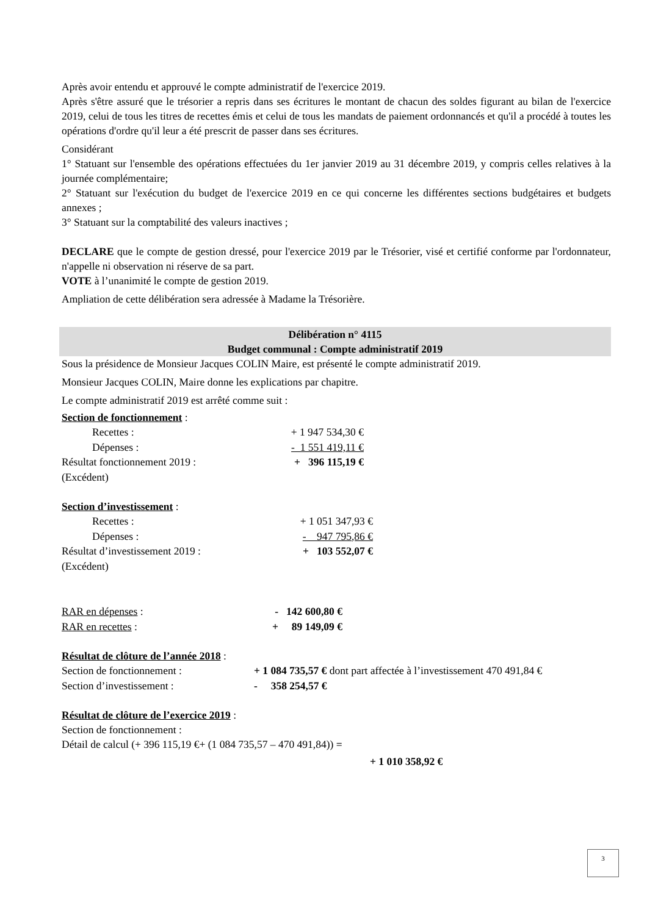Après avoir entendu et approuvé le compte administratif de l'exercice 2019.
Après s'être assuré que le trésorier a repris dans ses écritures le montant de chacun des soldes figurant au bilan de l'exercice 2019, celui de tous les titres de recettes émis et celui de tous les mandats de paiement ordonnancés et qu'il a procédé à toutes les opérations d'ordre qu'il leur a été prescrit de passer dans ses écritures.
Considérant
1° Statuant sur l'ensemble des opérations effectuées du 1er janvier 2019 au 31 décembre 2019, y compris celles relatives à la journée complémentaire;
2° Statuant sur l'exécution du budget de l'exercice 2019 en ce qui concerne les différentes sections budgétaires et budgets annexes ;
3° Statuant sur la comptabilité des valeurs inactives ;
DECLARE que le compte de gestion dressé, pour l'exercice 2019 par le Trésorier, visé et certifié conforme par l'ordonnateur, n'appelle ni observation ni réserve de sa part.
VOTE à l’unanimité le compte de gestion 2019.
Ampliation de cette délibération sera adressée à Madame la Trésorière.
Délibération n° 4115
Budget communal : Compte administratif 2019
Sous la présidence de Monsieur Jacques COLIN Maire, est présenté le compte administratif 2019.
Monsieur Jacques COLIN, Maire donne les explications par chapitre.
Le compte administratif 2019 est arrêté comme suit :
Section de fonctionnement :
| Recettes : | + 1 947 534,30 € |
| Dépenses : | - 1 551 419,11 € |
| Résultat fonctionnement 2019 : | + 396 115,19 € |
| (Excédent) | |
Section d’investissement :
| Recettes : | + 1 051 347,93 € |
| Dépenses : | - 947 795,86 € |
| Résultat d’investissement 2019 : | + 103 552,07 € |
| (Excédent) | |
| RAR en dépenses : | - 142 600,80 € |
| RAR en recettes : | + 89 149,09 € |
Résultat de clôture de l’année 2018 :
| Section de fonctionnement : | + 1 084 735,57 € dont part affectée à l’investissement 470 491,84 € |
| Section d’investissement : | - 358 254,57 € |
Résultat de clôture de l’exercice 2019 :
Section de fonctionnement :
Détail de calcul (+ 396 115,19 €+ (1 084 735,57 – 470 491,84)) =
+ 1 010 358,92 €
3